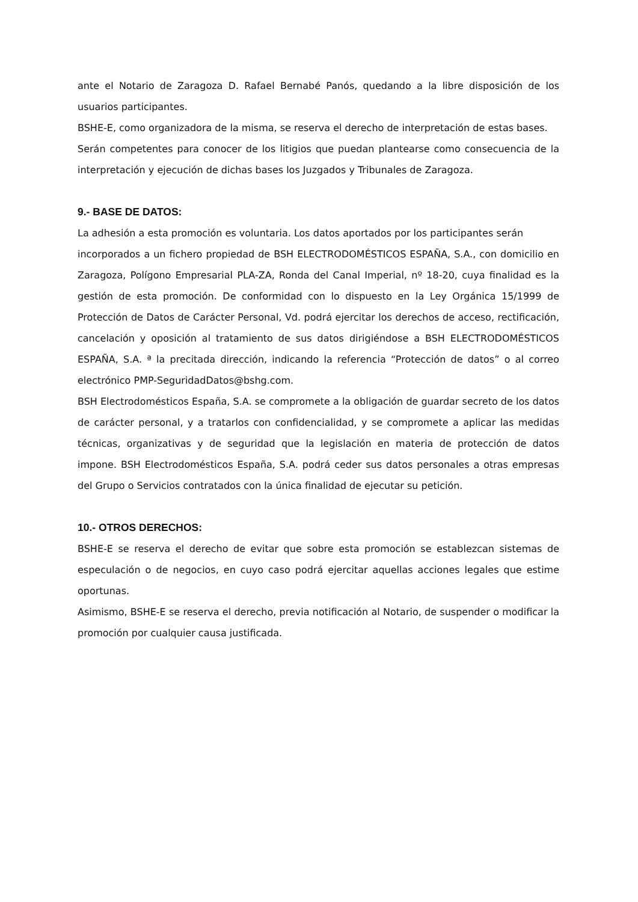ante el Notario de Zaragoza D. Rafael Bernabé Panós, quedando a la libre disposición de los usuarios participantes.
BSHE-E, como organizadora de la misma, se reserva el derecho de interpretación de estas bases.
Serán competentes para conocer de los litigios que puedan plantearse como consecuencia de la interpretación y ejecución de dichas bases los Juzgados y Tribunales de Zaragoza.
9.- BASE DE DATOS:
La adhesión a esta promoción es voluntaria. Los datos aportados por los participantes serán
incorporados a un fichero propiedad de BSH ELECTRODOMÉSTICOS ESPAÑA, S.A., con domicilio en Zaragoza, Polígono Empresarial PLA-ZA, Ronda del Canal Imperial, nº 18-20, cuya finalidad es la gestión de esta promoción. De conformidad con lo dispuesto en la Ley Orgánica 15/1999 de Protección de Datos de Carácter Personal, Vd. podrá ejercitar los derechos de acceso, rectificación, cancelación y oposición al tratamiento de sus datos dirigiéndose a BSH ELECTRODOMÉSTICOS ESPAÑA, S.A. ª la precitada dirección, indicando la referencia “Protección de datos” o al correo electrónico PMP-SeguridadDatos@bshg.com.
BSH Electrodomésticos España, S.A. se compromete a la obligación de guardar secreto de los datos de carácter personal, y a tratarlos con confidencialidad, y se compromete a aplicar las medidas técnicas, organizativas y de seguridad que la legislación en materia de protección de datos impone. BSH Electrodomésticos España, S.A. podrá ceder sus datos personales a otras empresas del Grupo o Servicios contratados con la única finalidad de ejecutar su petición.
10.- OTROS DERECHOS:
BSHE-E se reserva el derecho de evitar que sobre esta promoción se establezcan sistemas de especulación o de negocios, en cuyo caso podrá ejercitar aquellas acciones legales que estime oportunas.
Asimismo, BSHE-E se reserva el derecho, previa notificación al Notario, de suspender o modificar la promoción por cualquier causa justificada.